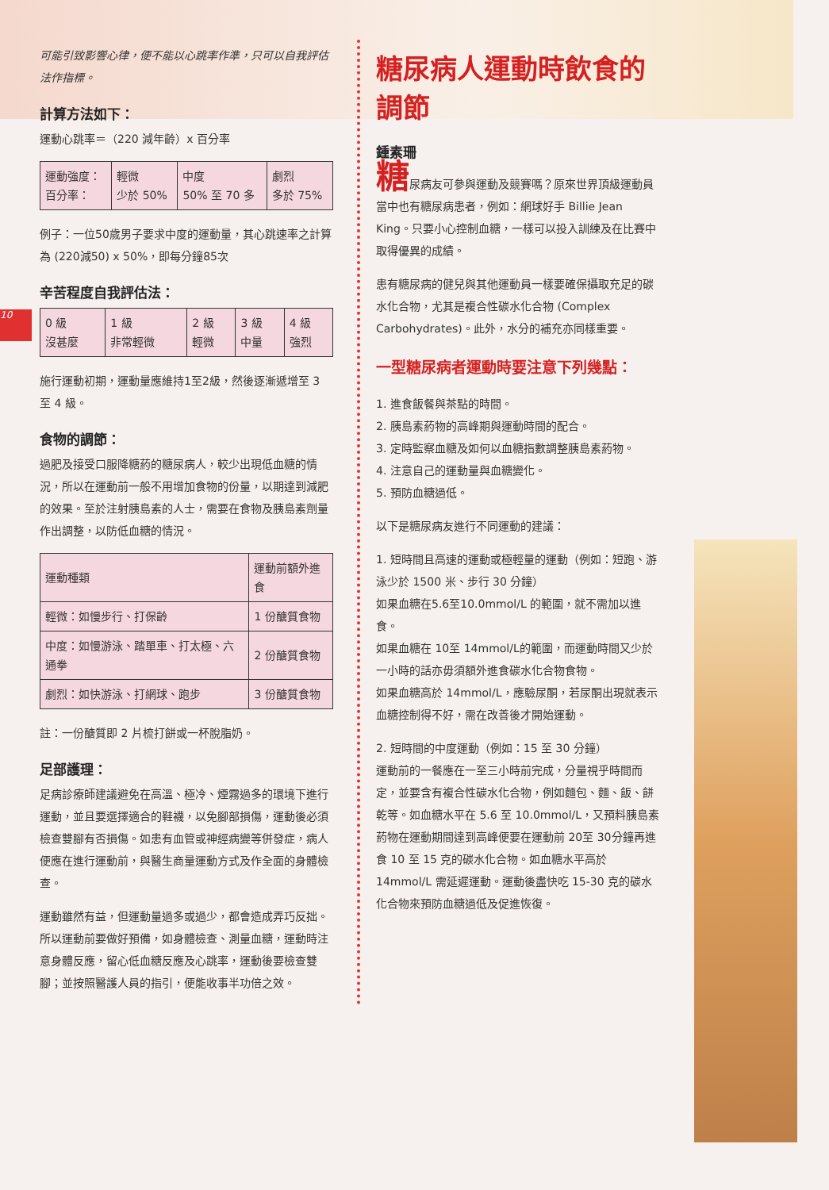10
可能引致影響心律，便不能以心跳率作準，只可以自我評估法作指標。
計算方法如下：
運動心跳率＝（220 減年齡）x 百分率
| 運動強度： 百分率： | 輕微 少於 50% | 中度 50% 至 70 多 | 劇烈 多於 75% |
例子：一位50歲男子要求中度的運動量，其心跳速率之計算為 (220減50) x 50%，即每分鐘85次
辛苦程度自我評估法：
| 0 級 沒甚麼 | 1 級 非常輕微 | 2 級 輕微 | 3 級 中量 | 4 級 強烈 |
施行運動初期，運動量應維持1至2級，然後逐漸遞增至 3 至 4 級。
食物的調節：
過肥及接受口服降糖葯的糖尿病人，較少出現低血糖的情況，所以在運動前一般不用增加食物的份量，以期達到減肥的效果。至於注射胰島素的人士，需要在食物及胰島素劑量作出調整，以防低血糖的情況。
| 運動種類 | 運動前額外進食 |
| --- | --- |
| 輕微：如慢步行、打保齡 | 1 份醣質食物 |
| 中度：如慢游泳、踏單車、打太極、六通拳 | 2 份醣質食物 |
| 劇烈：如快游泳、打網球、跑步 | 3 份醣質食物 |
註：一份醣質即 2 片梳打餅或一杯脫脂奶。
足部護理：
足病診療師建議避免在高溫、極冷、煙霧過多的環境下進行運動，並且要選擇適合的鞋襪，以免腳部損傷，運動後必須檢查雙腳有否損傷。如患有血管或神經病變等併發症，病人便應在進行運動前，與醫生商量運動方式及作全面的身體檢查。
運動雖然有益，但運動量過多或過少，都會造成弄巧反拙。所以運動前要做好預備，如身體檢查、測量血糖，運動時注意身體反應，留心低血糖反應及心跳率，運動後要檢查雙腳；並按照醫護人員的指引，便能收事半功倍之效。
糖尿病人運動時飲食的調節
鍾素珊
糖尿病友可參與運動及競賽嗎？原來世界頂級運動員當中也有糖尿病患者，例如：網球好手 Billie Jean King。只要小心控制血糖，一樣可以投入訓練及在比賽中取得優異的成績。
患有糖尿病的健兒與其他運動員一樣要確保攝取充足的碳水化合物，尤其是複合性碳水化合物 (Complex Carbohydrates)。此外，水分的補充亦同樣重要。
一型糖尿病者運動時要注意下列幾點：
1. 進食飯餐與茶點的時間。
2. 胰島素葯物的高峰期與運動時間的配合。
3. 定時監察血糖及如何以血糖指數調整胰島素葯物。
4. 注意自己的運動量與血糖變化。
5. 預防血糖過低。
以下是糖尿病友進行不同運動的建議：
1. 短時間且高速的運動或極輕量的運動（例如：短跑、游泳少於 1500 米、步行 30 分鐘）
如果血糖在5.6至10.0mmol/L 的範圍，就不需加以進食。
如果血糖在 10至 14mmol/L的範圍，而運動時間又少於一小時的話亦毋須額外進食碳水化合物食物。
如果血糖高於 14mmol/L，應驗尿酮，若尿酮出現就表示血糖控制得不好，需在改善後才開始運動。
2. 短時間的中度運動（例如：15 至 30 分鐘）
運動前的一餐應在一至三小時前完成，分量視乎時間而定，並要含有複合性碳水化合物，例如麵包、麵、飯、餅乾等。如血糖水平在 5.6 至 10.0mmol/L，又預料胰島素葯物在運動期間達到高峰便要在運動前 20至 30分鐘再進食 10 至 15 克的碳水化合物。如血糖水平高於 14mmol/L 需延遲運動。運動後盡快吃 15-30 克的碳水化合物來預防血糖過低及促進恢復。